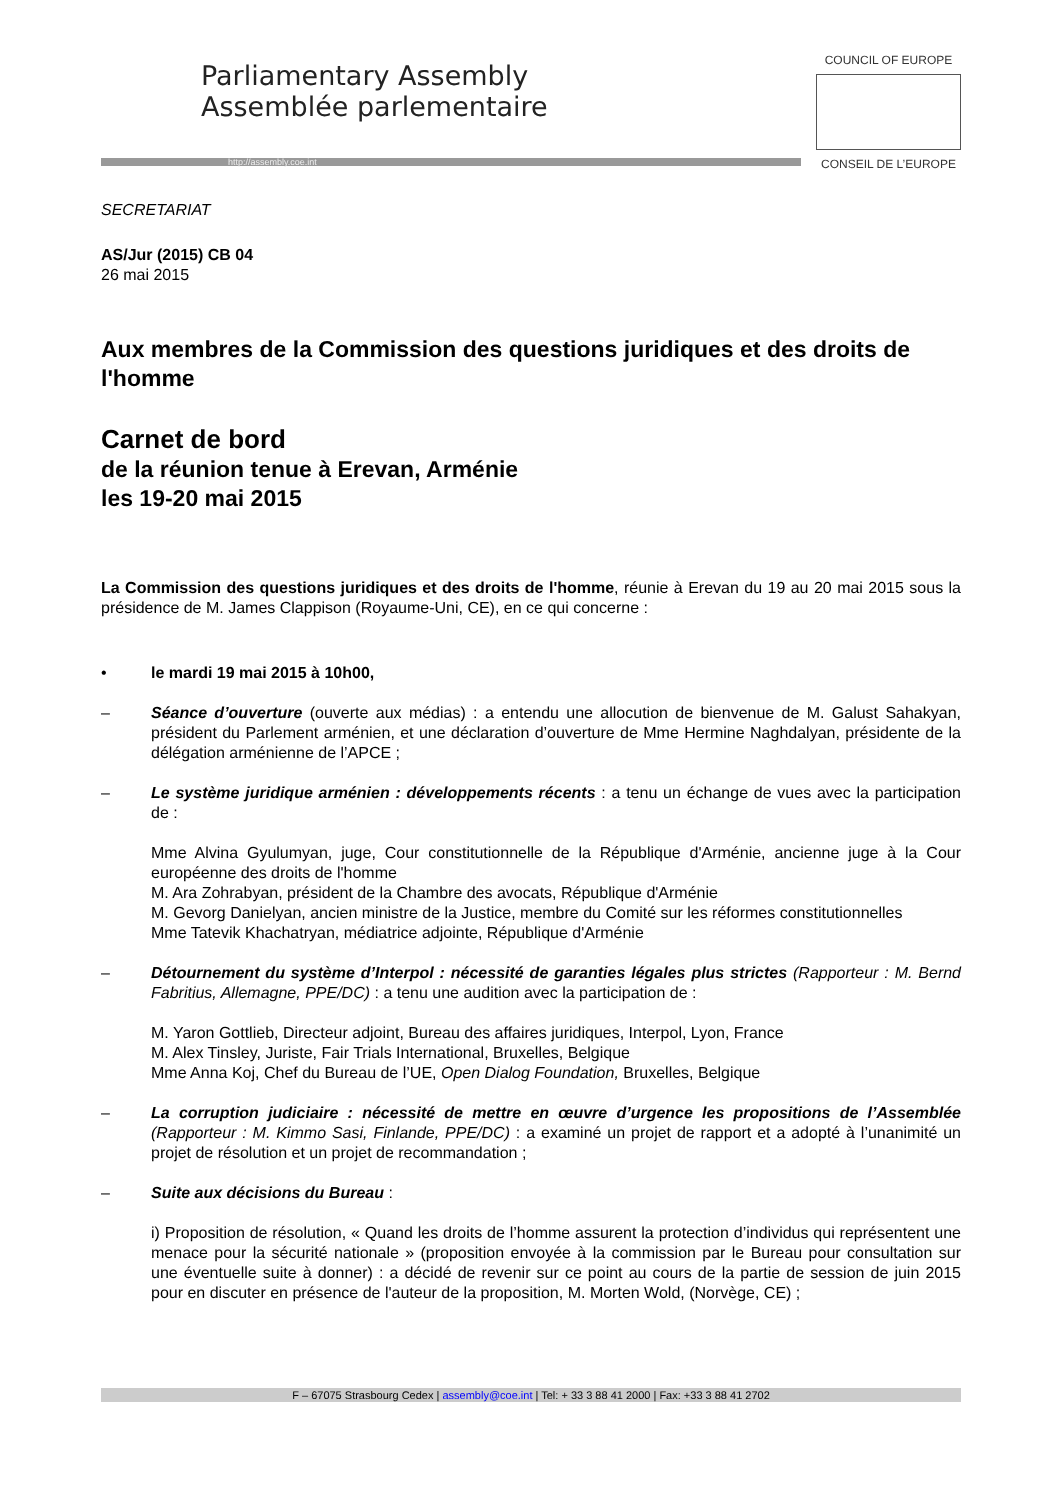Parliamentary Assembly
Assemblée parlementaire
http://assembly.coe.int
COUNCIL OF EUROPE
CONSEIL DE L’EUROPE
SECRETARIAT
AS/Jur (2015) CB 04
26 mai 2015
Aux membres de la Commission des questions juridiques et des droits de l'homme
Carnet de bord
de la réunion tenue à Erevan, Arménie
les 19-20 mai 2015
La Commission des questions juridiques et des droits de l'homme, réunie à Erevan du 19 au 20 mai 2015 sous la présidence de M. James Clappison (Royaume-Uni, CE), en ce qui concerne :
• le mardi 19 mai 2015 à 10h00,
– Séance d’ouverture (ouverte aux médias) : a entendu une allocution de bienvenue de M. Galust Sahakyan, président du Parlement arménien, et une déclaration d’ouverture de Mme Hermine Naghdalyan, présidente de la délégation arménienne de l’APCE ;
– Le système juridique arménien : développements récents : a tenu un échange de vues avec la participation de :
Mme Alvina Gyulumyan, juge, Cour constitutionnelle de la République d'Arménie, ancienne juge à la Cour européenne des droits de l'homme
M. Ara Zohrabyan, président de la Chambre des avocats, République d'Arménie
M. Gevorg Danielyan, ancien ministre de la Justice, membre du Comité sur les réformes constitutionnelles
Mme Tatevik Khachatryan, médiatrice adjointe, République d'Arménie
– Détournement du système d’Interpol : nécessité de garanties légales plus strictes (Rapporteur : M. Bernd Fabritius, Allemagne, PPE/DC) : a tenu une audition avec la participation de :
M. Yaron Gottlieb, Directeur adjoint, Bureau des affaires juridiques, Interpol, Lyon, France
M. Alex Tinsley, Juriste, Fair Trials International, Bruxelles, Belgique
Mme Anna Koj, Chef du Bureau de l’UE, Open Dialog Foundation, Bruxelles, Belgique
– La corruption judiciaire : nécessité de mettre en œuvre d’urgence les propositions de l’Assemblée (Rapporteur : M. Kimmo Sasi, Finlande, PPE/DC) : a examiné un projet de rapport et a adopté à l’unanimité un projet de résolution et un projet de recommandation ;
– Suite aux décisions du Bureau :
i) Proposition de résolution, « Quand les droits de l’homme assurent la protection d’individus qui représentent une menace pour la sécurité nationale » (proposition envoyée à la commission par le Bureau pour consultation sur une éventuelle suite à donner) : a décidé de revenir sur ce point au cours de la partie de session de juin 2015 pour en discuter en présence de l'auteur de la proposition, M. Morten Wold, (Norvège, CE) ;
F – 67075 Strasbourg Cedex | assembly@coe.int | Tel: + 33 3 88 41 2000 | Fax: +33 3 88 41 2702